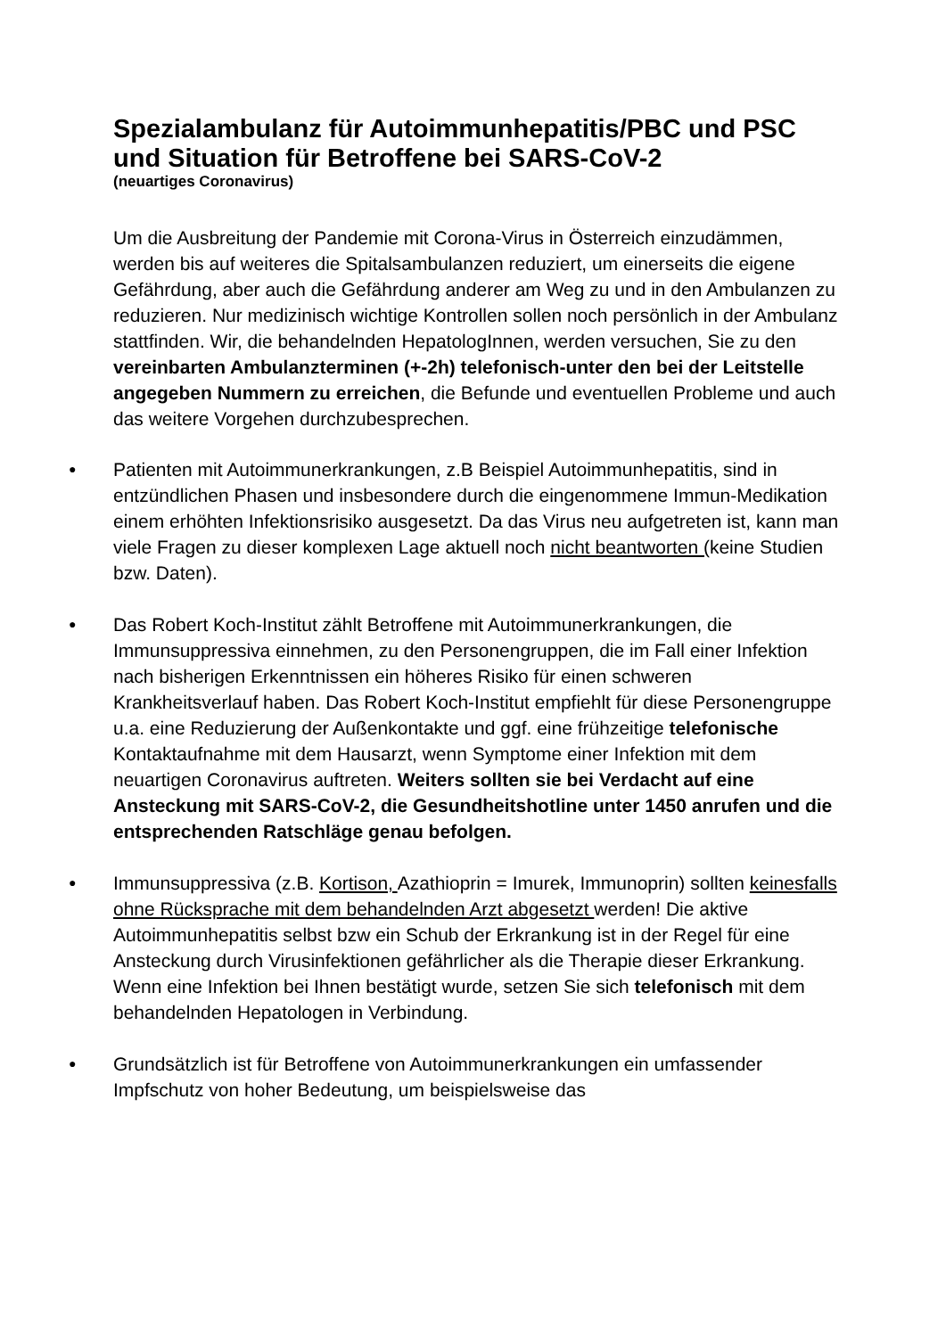Spezialambulanz für Autoimmunhepatitis/PBC und PSC und Situation für Betroffene bei SARS-CoV-2
(neuartiges Coronavirus)
Um die Ausbreitung der Pandemie mit Corona-Virus in Österreich einzudämmen, werden bis auf weiteres die Spitalsambulanzen reduziert, um einerseits die eigene Gefährdung, aber auch die Gefährdung anderer am Weg zu und in den Ambulanzen zu reduzieren. Nur medizinisch wichtige Kontrollen sollen noch persönlich in der Ambulanz stattfinden. Wir, die behandelnden HepatologInnen, werden versuchen, Sie zu den vereinbarten Ambulanzterminen (+-2h) telefonisch-unter den bei der Leitstelle angegeben Nummern zu erreichen, die Befunde und eventuellen Probleme und auch das weitere Vorgehen durchzubesprechen.
● Patienten mit Autoimmunerkrankungen, z.B Beispiel Autoimmunhepatitis, sind in entzündlichen Phasen und insbesondere durch die eingenommene Immun-Medikation einem erhöhten Infektionsrisiko ausgesetzt. Da das Virus neu aufgetreten ist, kann man viele Fragen zu dieser komplexen Lage aktuell noch nicht beantworten (keine Studien bzw. Daten).
● Das Robert Koch-Institut zählt Betroffene mit Autoimmunerkrankungen, die Immunsuppressiva einnehmen, zu den Personengruppen, die im Fall einer Infektion nach bisherigen Erkenntnissen ein höheres Risiko für einen schweren Krankheitsverlauf haben. Das Robert Koch-Institut empfiehlt für diese Personengruppe u.a. eine Reduzierung der Außenkontakte und ggf. eine frühzeitige telefonische Kontaktaufnahme mit dem Hausarzt, wenn Symptome einer Infektion mit dem neuartigen Coronavirus auftreten. Weiters sollten sie bei Verdacht auf eine Ansteckung mit SARS-CoV-2, die Gesundheitshotline unter 1450 anrufen und die entsprechenden Ratschläge genau befolgen.
● Immunsuppressiva (z.B. Kortison, Azathioprin = Imurek, Immunoprin) sollten keinesfalls ohne Rücksprache mit dem behandelnden Arzt abgesetzt werden! Die aktive Autoimmunhepatitis selbst bzw ein Schub der Erkrankung ist in der Regel für eine Ansteckung durch Virusinfektionen gefährlicher als die Therapie dieser Erkrankung. Wenn eine Infektion bei Ihnen bestätigt wurde, setzen Sie sich telefonisch mit dem behandelnden Hepatologen in Verbindung.
● Grundsätzlich ist für Betroffene von Autoimmunerkrankungen ein umfassender Impfschutz von hoher Bedeutung, um beispielsweise das